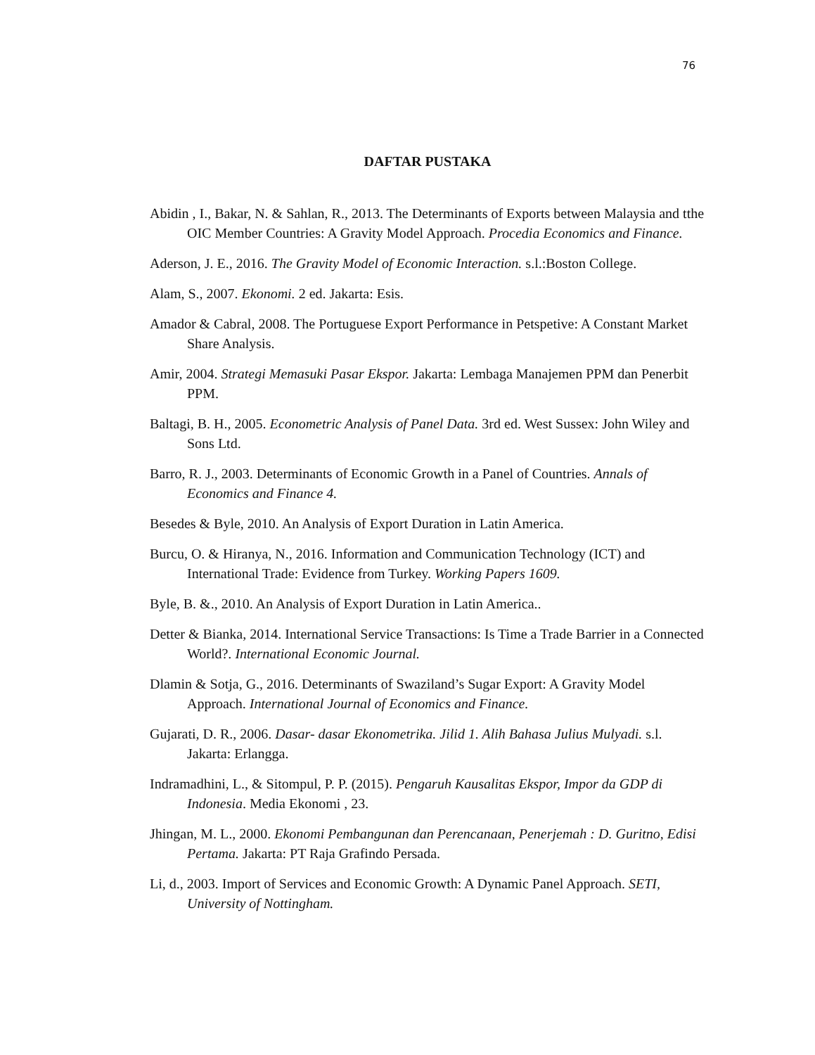76
DAFTAR PUSTAKA
Abidin , I., Bakar, N. & Sahlan, R., 2013. The Determinants of Exports between Malaysia and tthe OIC Member Countries: A Gravity Model Approach. Procedia Economics and Finance.
Aderson, J. E., 2016. The Gravity Model of Economic Interaction. s.l.:Boston College.
Alam, S., 2007. Ekonomi. 2 ed. Jakarta: Esis.
Amador & Cabral, 2008. The Portuguese Export Performance in Petspetive: A Constant Market Share Analysis.
Amir, 2004. Strategi Memasuki Pasar Ekspor. Jakarta: Lembaga Manajemen PPM dan Penerbit PPM.
Baltagi, B. H., 2005. Econometric Analysis of Panel Data. 3rd ed. West Sussex: John Wiley and Sons Ltd.
Barro, R. J., 2003. Determinants of Economic Growth in a Panel of Countries. Annals of Economics and Finance 4.
Besedes & Byle, 2010. An Analysis of Export Duration in Latin America.
Burcu, O. & Hiranya, N., 2016. Information and Communication Technology (ICT) and International Trade: Evidence from Turkey. Working Papers 1609.
Byle, B. &., 2010. An Analysis of Export Duration in Latin America..
Detter & Bianka, 2014. International Service Transactions: Is Time a Trade Barrier in a Connected World?. International Economic Journal.
Dlamin & Sotja, G., 2016. Determinants of Swaziland’s Sugar Export: A Gravity Model Approach. International Journal of Economics and Finance.
Gujarati, D. R., 2006. Dasar- dasar Ekonometrika. Jilid 1. Alih Bahasa Julius Mulyadi. s.l. Jakarta: Erlangga.
Indramadhini, L., & Sitompul, P. P. (2015). Pengaruh Kausalitas Ekspor, Impor da GDP di Indonesia. Media Ekonomi , 23.
Jhingan, M. L., 2000. Ekonomi Pembangunan dan Perencanaan, Penerjemah : D. Guritno, Edisi Pertama. Jakarta: PT Raja Grafindo Persada.
Li, d., 2003. Import of Services and Economic Growth: A Dynamic Panel Approach. SETI, University of Nottingham.